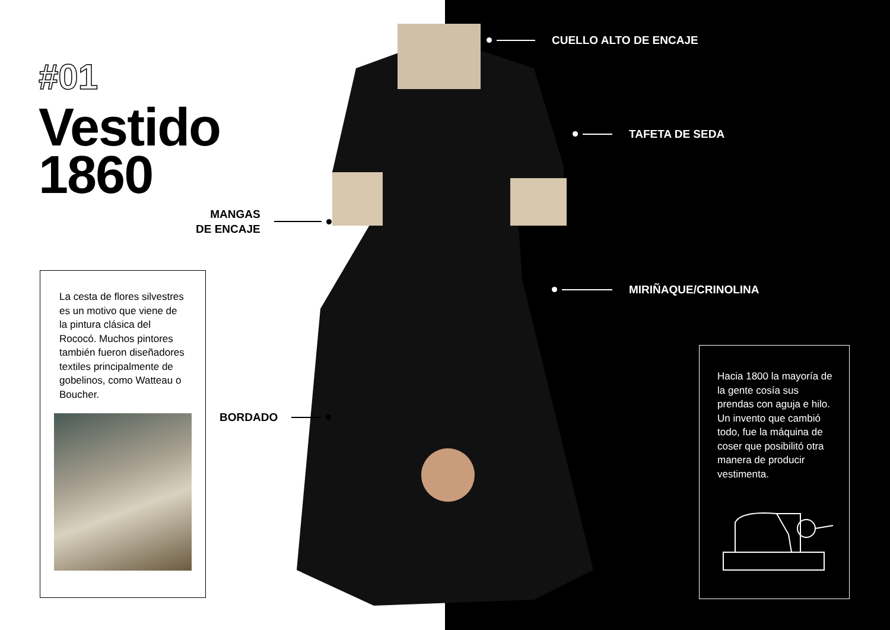#01
Vestido
1860
CUELLO ALTO DE ENCAJE
TAFETA DE SEDA
MIRIÑAQUE/CRINOLINA
MANGAS
DE ENCAJE
BORDADO
La cesta de flores silvestres es un motivo que viene de la pintura clásica del Rococó. Muchos pintores también fueron diseñadores textiles principalmente de gobelinos, como Watteau o Boucher.
Hacia 1800 la mayoría de la gente cosía sus prendas con aguja e hilo. Un invento que cambió todo, fue la máquina de coser que posibilitó otra manera de producir vestimenta.